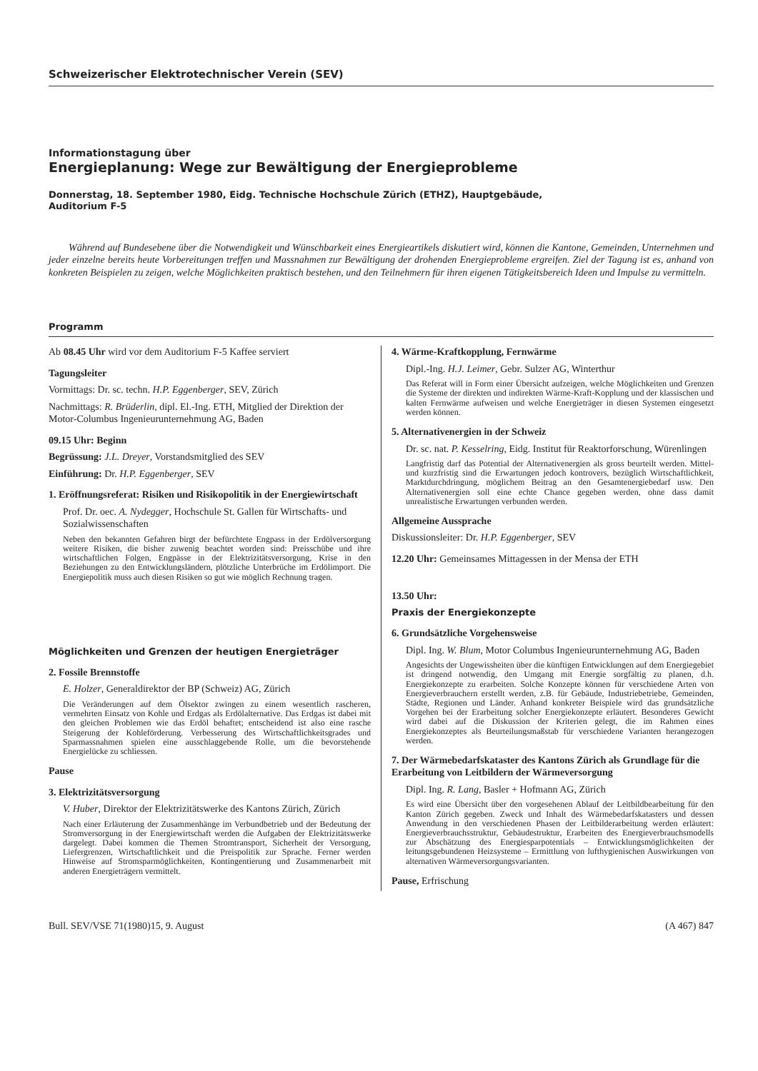Schweizerischer Elektrotechnischer Verein (SEV)
Informationstagung über
Energieplanung: Wege zur Bewältigung der Energieprobleme
Donnerstag, 18. September 1980, Eidg. Technische Hochschule Zürich (ETHZ), Hauptgebäude,
Auditorium F-5
Während auf Bundesebene über die Notwendigkeit und Wünschbarkeit eines Energieartikels diskutiert wird, können die Kantone, Gemeinden, Unternehmen und jeder einzelne bereits heute Vorbereitungen treffen und Massnahmen zur Bewältigung der drohenden Energieprobleme ergreifen. Ziel der Tagung ist es, anhand von konkreten Beispielen zu zeigen, welche Möglichkeiten praktisch bestehen, und den Teilnehmern für ihren eigenen Tätigkeitsbereich Ideen und Impulse zu vermitteln.
Programm
Ab 08.45 Uhr wird vor dem Auditorium F-5 Kaffee serviert
Tagungsleiter
Vormittags: Dr. sc. techn. H.P. Eggenberger, SEV, Zürich
Nachmittags: R. Brüderlin, dipl. El.-Ing. ETH, Mitglied der Direktion der Motor-Columbus Ingenieurunternehmung AG, Baden
09.15 Uhr: Beginn
Begrüssung: J.L. Dreyer, Vorstandsmitglied des SEV
Einführung: Dr. H.P. Eggenberger, SEV
1. Eröffnungsreferat: Risiken und Risikopolitik in der Energiewirtschaft
Prof. Dr. oec. A. Nydegger, Hochschule St. Gallen für Wirtschafts- und Sozialwissenschaften
Neben den bekannten Gefahren birgt der befürchtete Engpass in der Erdölversorgung weitere Risiken, die bisher zuwenig beachtet worden sind: Preisschübe und ihre wirtschaftlichen Folgen, Engpässe in der Elektrizitätsversorgung, Krise in den Beziehungen zu den Entwicklungsländern, plötzliche Unterbrüche im Erdölimport. Die Energiepolitik muss auch diesen Risiken so gut wie möglich Rechnung tragen.
Möglichkeiten und Grenzen der heutigen Energieträger
2. Fossile Brennstoffe
E. Holzer, Generaldirektor der BP (Schweiz) AG, Zürich
Die Veränderungen auf dem Ölsektor zwingen zu einem wesentlich rascheren, vermehrten Einsatz von Kohle und Erdgas als Erdölalternative. Das Erdgas ist dabei mit den gleichen Problemen wie das Erdöl behaftet; entscheidend ist also eine rasche Steigerung der Kohleförderung. Verbesserung des Wirtschaftlichkeitsgrades und Sparmassnahmen spielen eine ausschlaggebende Rolle, um die bevorstehende Energielücke zu schliessen.
Pause
3. Elektrizitätsversorgung
V. Huber, Direktor der Elektrizitätswerke des Kantons Zürich, Zürich
Nach einer Erläuterung der Zusammenhänge im Verbundbetrieb und der Bedeutung der Stromversorgung in der Energiewirtschaft werden die Aufgaben der Elektrizitätswerke dargelegt. Dabei kommen die Themen Stromtransport, Sicherheit der Versorgung, Liefergrenzen, Wirtschaftlichkeit und die Preispolitik zur Sprache. Ferner werden Hinweise auf Stromsparmöglichkeiten, Kontingentierung und Zusammenarbeit mit anderen Energieträgern vermittelt.
4. Wärme-Kraftkopplung, Fernwärme
Dipl.-Ing. H.J. Leimer, Gebr. Sulzer AG, Winterthur
Das Referat will in Form einer Übersicht aufzeigen, welche Möglichkeiten und Grenzen die Systeme der direkten und indirekten Wärme-Kraft-Kopplung und der klassischen und kalten Fernwärme aufweisen und welche Energieträger in diesen Systemen eingesetzt werden können.
5. Alternativenergien in der Schweiz
Dr. sc. nat. P. Kesselring, Eidg. Institut für Reaktorforschung, Würenlingen
Langfristig darf das Potential der Alternativenergien als gross beurteilt werden. Mittel- und kurzfristig sind die Erwartungen jedoch kontrovers, bezüglich Wirtschaftlichkeit, Marktdurchdringung, möglichem Beitrag an den Gesamtenergiebedarf usw. Den Alternativenergien soll eine echte Chance gegeben werden, ohne dass damit unrealistische Erwartungen verbunden werden.
Allgemeine Aussprache
Diskussionsleiter: Dr. H.P. Eggenberger, SEV
12.20 Uhr: Gemeinsames Mittagessen in der Mensa der ETH
13.50 Uhr:
Praxis der Energiekonzepte
6. Grundsätzliche Vorgehensweise
Dipl. Ing. W. Blum, Motor Columbus Ingenieurunternehmung AG, Baden
Angesichts der Ungewissheiten über die künftigen Entwicklungen auf dem Energiegebiet ist dringend notwendig, den Umgang mit Energie sorgfältig zu planen, d.h. Energiekonzepte zu erarbeiten. Solche Konzepte können für verschiedene Arten von Energieverbrauchern erstellt werden, z.B. für Gebäude, Industriebetriebe, Gemeinden, Städte, Regionen und Länder. Anhand konkreter Beispiele wird das grundsätzliche Vorgehen bei der Erarbeitung solcher Energiekonzepte erläutert. Besonderes Gewicht wird dabei auf die Diskussion der Kriterien gelegt, die im Rahmen eines Energiekonzeptes als Beurteilungsmaßstab für verschiedene Varianten herangezogen werden.
7. Der Wärmebedarfskataster des Kantons Zürich als Grundlage für die Erarbeitung von Leitbildern der Wärmeversorgung
Dipl. Ing. R. Lang, Basler + Hofmann AG, Zürich
Es wird eine Übersicht über den vorgesehenen Ablauf der Leitbildbearbeitung für den Kanton Zürich gegeben. Zweck und Inhalt des Wärmebedarfskatasters und dessen Anwendung in den verschiedenen Phasen der Leitbilderarbeitung werden erläutert: Energieverbrauchsstruktur, Gebäudestruktur, Erarbeiten des Energieverbrauchsmodells zur Abschätzung des Energiesparpotentials – Entwicklungsmöglichkeiten der leitungsgebundenen Heizsysteme – Ermittlung von lufthygienischen Auswirkungen von alternativen Wärmeversorgungsvarianten.
Pause, Erfrischung
Bull. SEV/VSE 71(1980)15, 9. August (A 467) 847